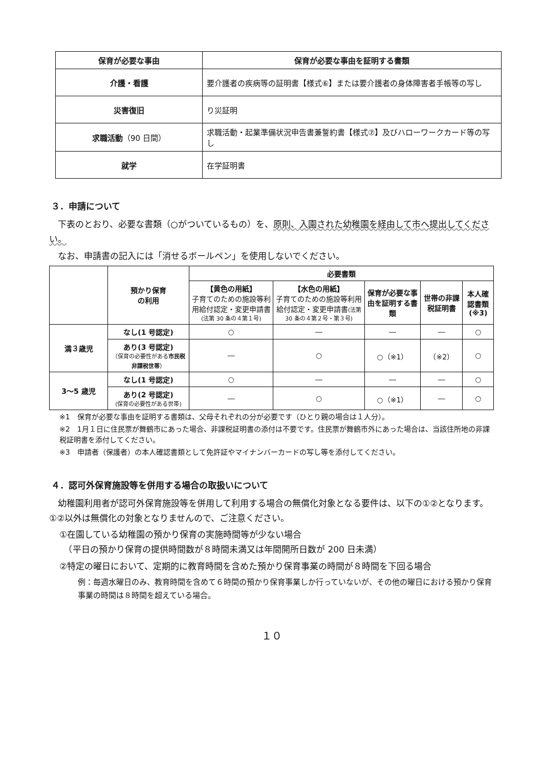| 保育が必要な事由 | 保育が必要な事由を証明する書類 |
| --- | --- |
| 介護・看護 | 要介護者の疾病等の証明書【様式⑥】または要介護者の身体障害者手帳等の写し |
| 災害復旧 | り災証明 |
| 求職活動 （90 日間） | 求職活動・起業準備状況申告書兼誓約書【様式⑦】及びハローワークカード等の写し |
| 就学 | 在学証明書 |
３．申請について
　下表のとおり、必要な書類（○がついているもの）を、原則、入園された幼稚園を経由して市へ提出してください。
　なお、申請書の記入には「消せるボールペン」を使用しないでください。
| | 預かり保育 の利用 | 必要書類 | | | | |
| | | 【黄色の用紙】 子育てのための施設等利用給付認定・変更申請書 (法第 30 条の４第１号) | 【水色の用紙】 子育てのための施設等利用給付認定・変更申請書 (法第 30 条の４第２号・第３号) | 保育が必要な事由を証明する書類 | 世帯の非課税証明書 | 本人確認書類 (※3) |
| 満３歳児 | なし(1 号認定) | ○ | ― | ― | ― | ○ |
| | あり(3 号認定) （保育の必要性がある 市民税非課税世帯 ） | ― | ○ | ○（※1） | （※2） | ○ |
| 3～5 歳児 | なし(1 号認定) | ○ | ― | ― | ― | ○ |
| | あり(2 号認定) (保育の必要性がある世帯) | ― | ○ | ○（※1） | ― | ○ |
※1　保育が必要な事由を証明する書類は、父母それぞれの分が必要です（ひとり親の場合は１人分）。
※2　1月１日に住民票が舞鶴市にあった場合、非課税証明書の添付は不要です。住民票が舞鶴市外にあった場合は、当該住所地の非課税証明書を添付してください。
※3　申請者（保護者）の本人確認書類として免許証やマイナンバーカードの写し等を添付してください。
４．認可外保育施設等を併用する場合の取扱いについて
　幼稚園利用者が認可外保育施設等を併用して利用する場合の無償化対象となる要件は、以下の①②となります。①②以外は無償化の対象となりませんので、ご注意ください。
①在園している幼稚園の預かり保育の実施時間等が少ない場合
　（平日の預かり保育の提供時間数が８時間未満又は年間開所日数が 200 日未満）
②特定の曜日において、定期的に教育時間を含めた預かり保育事業の時間が８時間を下回る場合
例：毎週水曜日のみ、教育時間を含めて６時間の預かり保育事業しか行っていないが、その他の曜日における預かり保育事業の時間は８時間を超えている場合。
１０